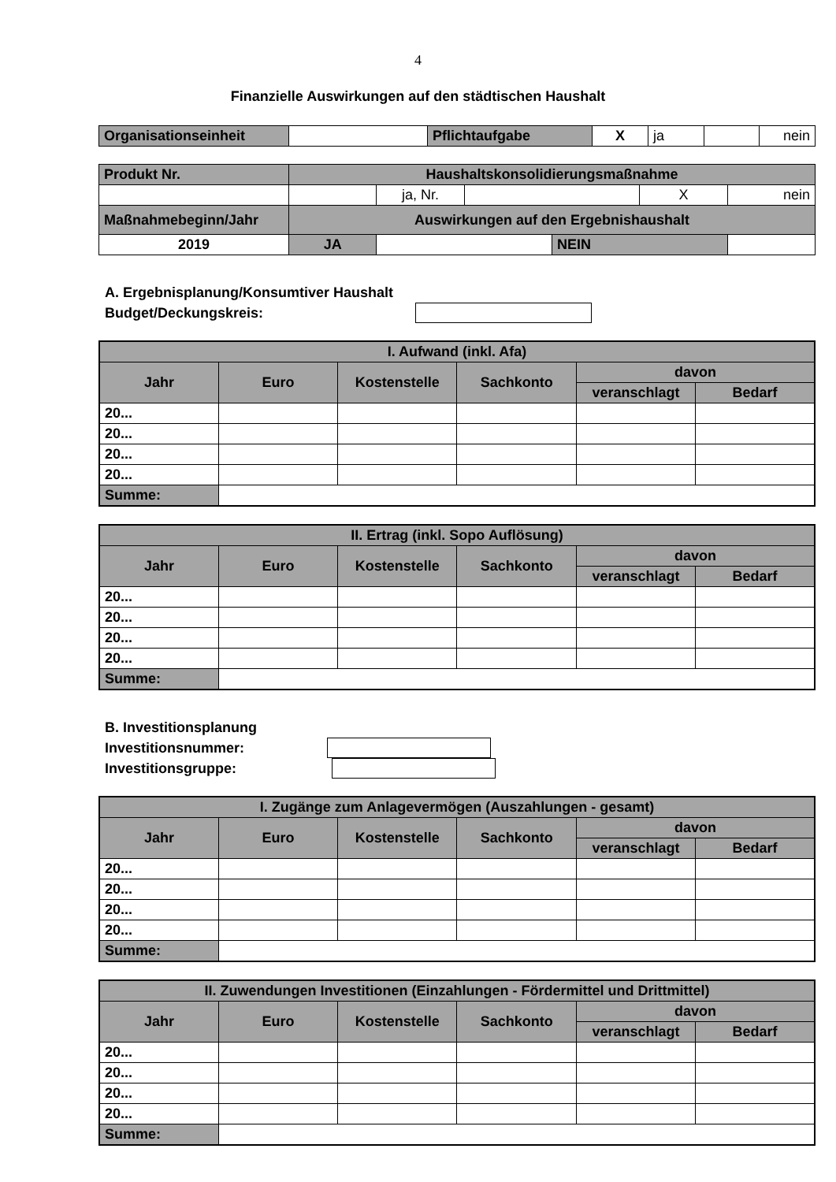4
Finanzielle Auswirkungen auf den städtischen Haushalt
| Organisationseinheit | | Pflichtaufgabe | X | ja | | nein |
| Produkt Nr. | Haushaltskonsolidierungsmaßnahme | | | | | |
| | | ja, Nr. | | | X | nein |
| Maßnahmebeginn/Jahr | Auswirkungen auf den Ergebnishaushalt | | | | | |
| 2019 | JA | | | NEIN | | |
A. Ergebnisplanung/Konsumtiver Haushalt
Budget/Deckungskreis:
| I. Aufwand (inkl. Afa) | | | | | |
| Jahr | Euro | Kostenstelle | Sachkonto | davon | |
| | | | | veranschlagt | Bedarf |
| 20... | | | | | |
| 20... | | | | | |
| 20... | | | | | |
| 20... | | | | | |
| Summe: | | | | | |
| II. Ertrag (inkl. Sopo Auflösung) | | | | | |
| Jahr | Euro | Kostenstelle | Sachkonto | davon | |
| | | | | veranschlagt | Bedarf |
| 20... | | | | | |
| 20... | | | | | |
| 20... | | | | | |
| 20... | | | | | |
| Summe: | | | | | |
B. Investitionsplanung
Investitionsnummer:
Investitionsgruppe:
| I. Zugänge zum Anlagevermögen (Auszahlungen - gesamt) | | | | | |
| Jahr | Euro | Kostenstelle | Sachkonto | davon | |
| | | | | veranschlagt | Bedarf |
| 20... | | | | | |
| 20... | | | | | |
| 20... | | | | | |
| 20... | | | | | |
| Summe: | | | | | |
| II. Zuwendungen Investitionen (Einzahlungen - Fördermittel und Drittmittel) | | | | | |
| Jahr | Euro | Kostenstelle | Sachkonto | davon | |
| | | | | veranschlagt | Bedarf |
| 20... | | | | | |
| 20... | | | | | |
| 20... | | | | | |
| 20... | | | | | |
| Summe: | | | | | |